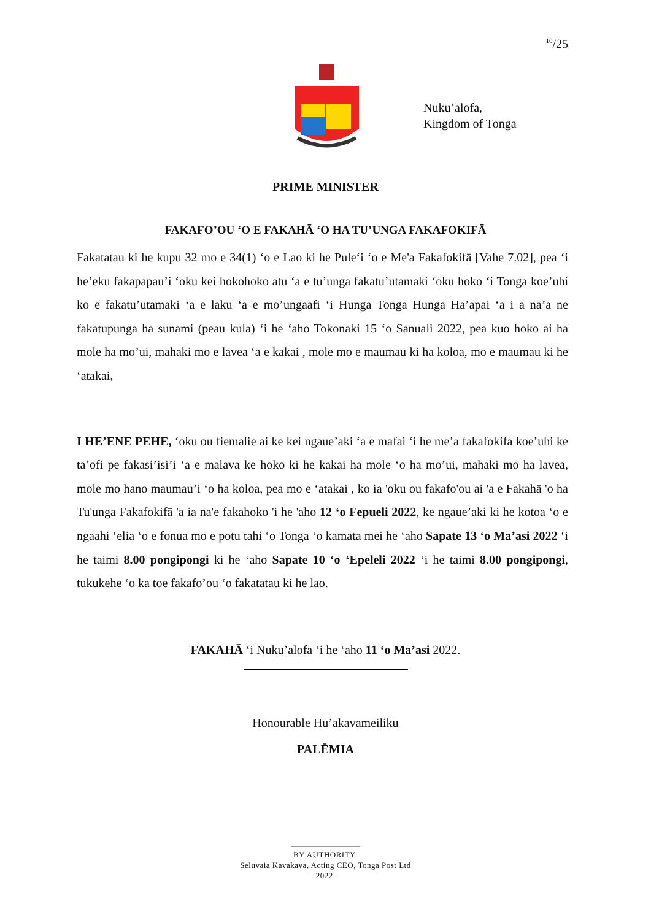<sup>10</sup>/25
Nuku’alofa,
Kingdom of Tonga
PRIME MINISTER
FAKAFO’OU ‘O E FAKAHĀ ‘O HA TU’UNGA FAKAFOKIFĀ
Fakatatau ki he kupu 32 mo e 34(1) ‘o e Lao ki he Pule‘i ‘o e Me'a Fakafokifā [Vahe 7.02], pea ‘i he’eku fakapapau’i ‘oku kei hokohoko atu ‘a e tu’unga fakatu’utamaki ‘oku hoko ‘i Tonga koe’uhi ko e fakatu’utamaki ‘a e laku ‘a e mo’ungaafi ‘i Hunga Tonga Hunga Ha’apai ‘a i a na’a ne fakatupunga ha sunami (peau kula) ‘i he ‘aho Tokonaki 15 ‘o Sanuali 2022, pea kuo hoko ai ha mole ha mo’ui, mahaki mo e lavea ‘a e kakai , mole mo e maumau ki ha koloa, mo e maumau ki he ‘atakai,
I HE’ENE PEHE, ‘oku ou fiemalie ai ke kei ngaue’aki ‘a e mafai ‘i he me’a fakafokifa koe’uhi ke ta’ofi pe fakasi’isi’i ‘a e malava ke hoko ki he kakai ha mole ‘o ha mo’ui, mahaki mo ha lavea, mole mo hano maumau’i ‘o ha koloa, pea mo e ‘atakai , ko ia 'oku ou fakafo'ou ai 'a e Fakahā 'o ha Tu'unga Fakafokifā 'a ia na'e fakahoko 'i he 'aho 12 ‘o Fepueli 2022, ke ngaue’aki ki he kotoa ‘o e ngaahi ‘elia ‘o e fonua mo e potu tahi ‘o Tonga ‘o kamata mei he ‘aho Sapate 13 ‘o Ma’asi 2022 ‘i he taimi 8.00 pongipongi ki he ‘aho Sapate 10 ‘o ‘Epeleli 2022 ‘i he taimi 8.00 pongipongi, tukukehe ‘o ka toe fakafo’ou ‘o fakatatau ki he lao.
FAKAHĀ ‘i Nuku’alofa ‘i he ‘aho 11 ‘o Ma’asi 2022.
Honourable Hu’akavameiliku
PALĒMIA
BY AUTHORITY:
Seluvaia Kavakava, Acting CEO, Tonga Post Ltd
2022.